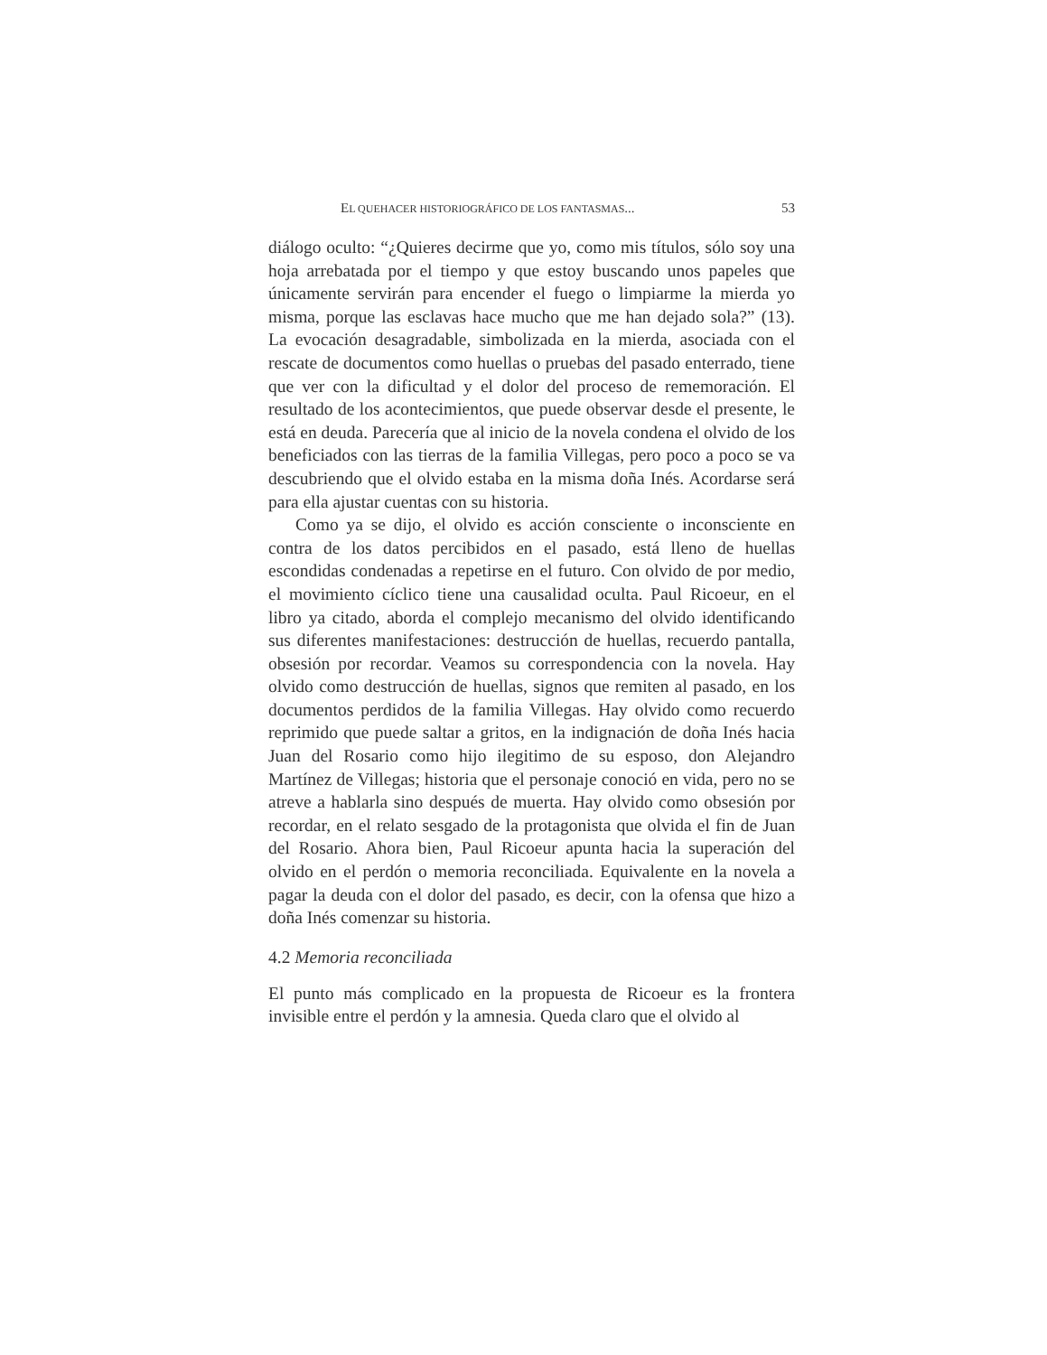EL QUEHACER HISTORIOGRÁFICO DE LOS FANTASMAS... 53
diálogo oculto: “¿Quieres decirme que yo, como mis títulos, sólo soy una hoja arrebatada por el tiempo y que estoy buscando unos papeles que únicamente servirán para encender el fuego o limpiarme la mierda yo misma, porque las esclavas hace mucho que me han dejado sola?” (13). La evocación desagradable, simbolizada en la mierda, asociada con el rescate de documentos como huellas o pruebas del pasado enterrado, tiene que ver con la dificultad y el dolor del proceso de rememoración. El resultado de los acontecimientos, que puede observar desde el presente, le está en deuda. Parecería que al inicio de la novela condena el olvido de los beneficiados con las tierras de la familia Villegas, pero poco a poco se va descubriendo que el olvido estaba en la misma doña Inés. Acordarse será para ella ajustar cuentas con su historia.
Como ya se dijo, el olvido es acción consciente o inconsciente en contra de los datos percibidos en el pasado, está lleno de huellas escondidas condenadas a repetirse en el futuro. Con olvido de por medio, el movimiento cíclico tiene una causalidad oculta. Paul Ricoeur, en el libro ya citado, aborda el complejo mecanismo del olvido identificando sus diferentes manifestaciones: destrucción de huellas, recuerdo pantalla, obsesión por recordar. Veamos su correspondencia con la novela. Hay olvido como destrucción de huellas, signos que remiten al pasado, en los documentos perdidos de la familia Villegas. Hay olvido como recuerdo reprimido que puede saltar a gritos, en la indignación de doña Inés hacia Juan del Rosario como hijo ilegitimo de su esposo, don Alejandro Martínez de Villegas; historia que el personaje conoció en vida, pero no se atreve a hablarla sino después de muerta. Hay olvido como obsesión por recordar, en el relato sesgado de la protagonista que olvida el fin de Juan del Rosario. Ahora bien, Paul Ricoeur apunta hacia la superación del olvido en el perdón o memoria reconciliada. Equivalente en la novela a pagar la deuda con el dolor del pasado, es decir, con la ofensa que hizo a doña Inés comenzar su historia.
4.2 Memoria reconciliada
El punto más complicado en la propuesta de Ricoeur es la frontera invisible entre el perdón y la amnesia. Queda claro que el olvido al